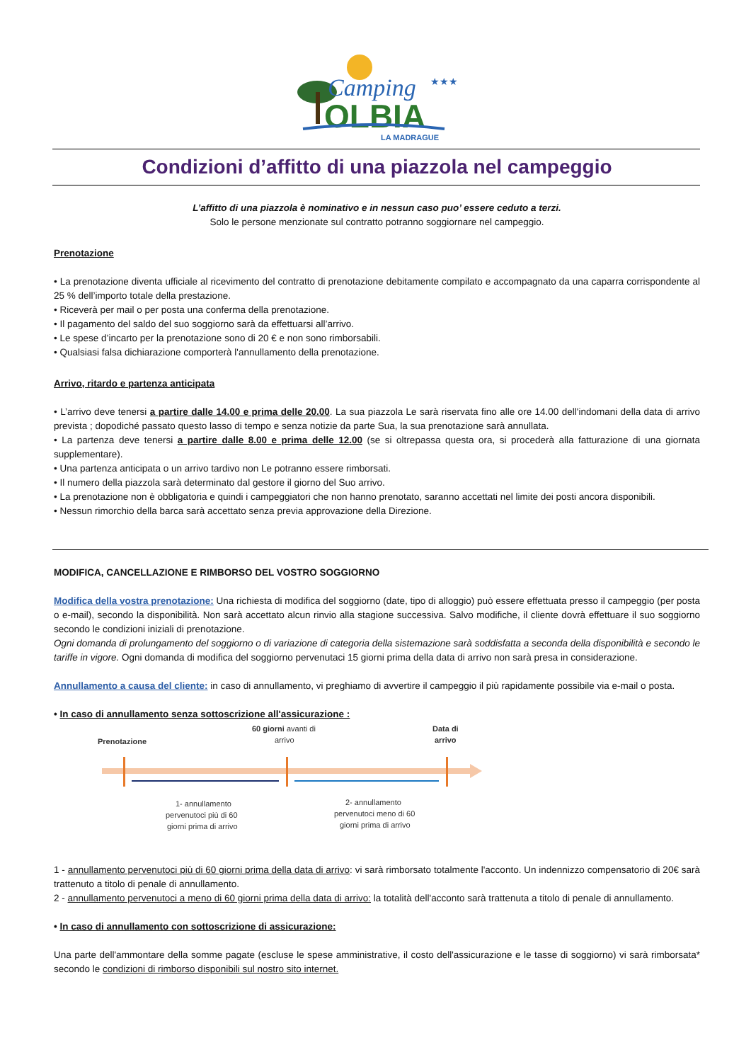Camping
★★★
OLBIA
LA MADRAGUE
Condizioni d’affitto di una piazzola nel campeggio
L’affitto di una piazzola è nominativo e in nessun caso puo’ essere ceduto a terzi.
Solo le persone menzionate sul contratto potranno soggiornare nel campeggio.
Prenotazione
• La prenotazione diventa ufficiale al ricevimento del contratto di prenotazione debitamente compilato e accompagnato da una caparra corrispondente al 25 % dell’importo totale della prestazione.
• Riceverà per mail o per posta una conferma della prenotazione.
• Il pagamento del saldo del suo soggiorno sarà da effettuarsi all’arrivo.
• Le spese d’incarto per la prenotazione sono di 20 € e non sono rimborsabili.
• Qualsiasi falsa dichiarazione comporterà l'annullamento della prenotazione.
Arrivo, ritardo e partenza anticipata
• L’arrivo deve tenersi a partire dalle 14.00 e prima delle 20.00. La sua piazzola Le sarà riservata fino alle ore 14.00 dell'indomani della data di arrivo prevista ; dopodiché passato questo lasso di tempo e senza notizie da parte Sua, la sua prenotazione sarà annullata.
• La partenza deve tenersi a partire dalle 8.00 e prima delle 12.00 (se si oltrepassa questa ora, si procederà alla fatturazione di una giornata supplementare).
• Una partenza anticipata o un arrivo tardivo non Le potranno essere rimborsati.
• Il numero della piazzola sarà determinato dal gestore il giorno del Suo arrivo.
• La prenotazione non è obbligatoria e quindi i campeggiatori che non hanno prenotato, saranno accettati nel limite dei posti ancora disponibili.
• Nessun rimorchio della barca sarà accettato senza previa approvazione della Direzione.
MODIFICA, CANCELLAZIONE E RIMBORSO DEL VOSTRO SOGGIORNO
Modifica della vostra prenotazione: Una richiesta di modifica del soggiorno (date, tipo di alloggio) può essere effettuata presso il campeggio (per posta o e-mail), secondo la disponibilità. Non sarà accettato alcun rinvio alla stagione successiva. Salvo modifiche, il cliente dovrà effettuare il suo soggiorno secondo le condizioni iniziali di prenotazione.
Ogni domanda di prolungamento del soggiorno o di variazione di categoria della sistemazione sarà soddisfatta a seconda della disponibilità e secondo le tariffe in vigore. Ogni domanda di modifica del soggiorno pervenutaci 15 giorni prima della data di arrivo non sarà presa in considerazione.
Annullamento a causa del cliente: in caso di annullamento, vi preghiamo di avvertire il campeggio il più rapidamente possibile via e-mail o posta.
• In caso di annullamento senza sottoscrizione all'assicurazione :
Prenotazione
60 giorni avanti di
arrivo
Data di
arrivo
1- annullamento
pervenutoci più di 60
giorni prima di arrivo
2- annullamento
pervenutoci meno di 60
giorni prima di arrivo
1 - annullamento pervenutoci più di 60 giorni prima della data di arrivo: vi sarà rimborsato totalmente l'acconto. Un indennizzo compensatorio di 20€ sarà trattenuto a titolo di penale di annullamento.
2 - annullamento pervenutoci a meno di 60 giorni prima della data di arrivo: la totalità dell'acconto sarà trattenuta a titolo di penale di annullamento.
• In caso di annullamento con sottoscrizione di assicurazione:
Una parte dell'ammontare della somme pagate (escluse le spese amministrative, il costo dell'assicurazione e le tasse di soggiorno) vi sarà rimborsata* secondo le condizioni di rimborso disponibili sul nostro sito internet.